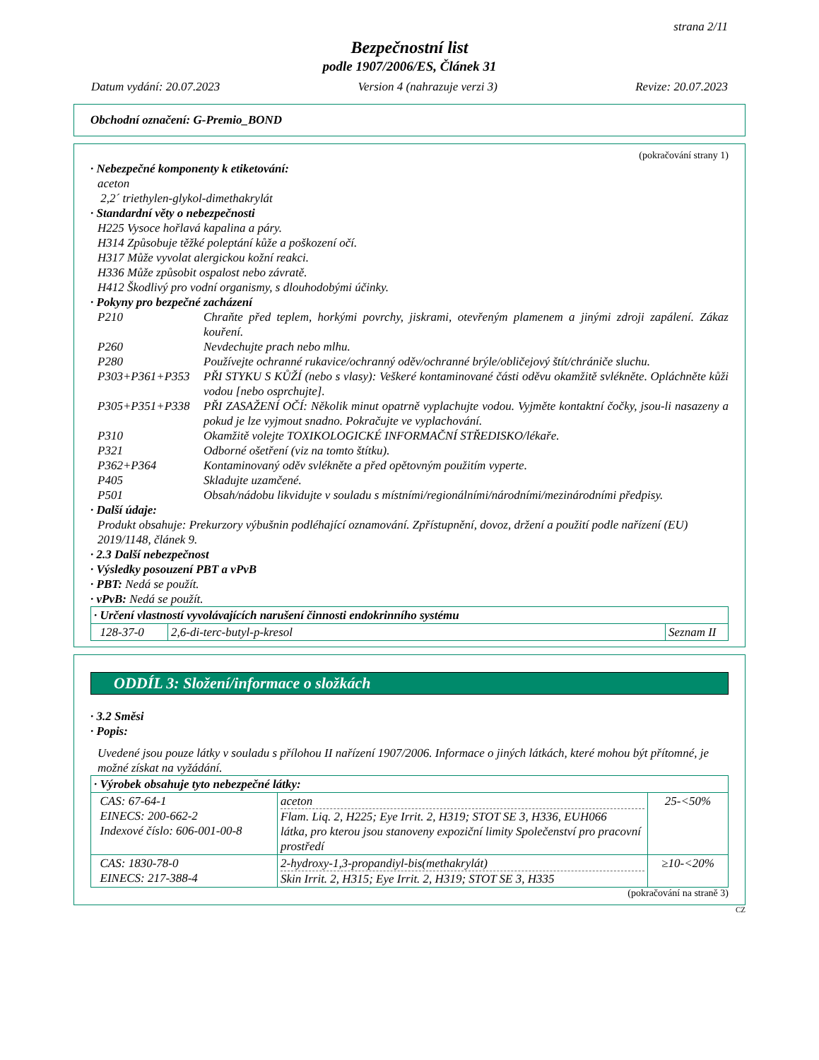strana 2/11
Bezpečnostní list
podle 1907/2006/ES, Článek 31
Datum vydání: 20.07.2023 Version 4 (nahrazuje verzi 3) Revize: 20.07.2023
Obchodní označení: G-Premio_BOND
(pokračování strany 1)
· Nebezpečné komponenty k etiketování:
aceton
2,2´ triethylen-glykol-dimethakrylát
· Standardní věty o nebezpečnosti
H225 Vysoce hořlavá kapalina a páry.
H314 Způsobuje těžké poleptání kůže a poškození očí.
H317 Může vyvolat alergickou kožní reakci.
H336 Může způsobit ospalost nebo závratě.
H412 Škodlivý pro vodní organismy, s dlouhodobými účinky.
· Pokyny pro bezpečné zacházení
P210 Chraňte před teplem, horkými povrchy, jiskrami, otevřeným plamenem a jinými zdroji zapálení. Zákaz kouření.
P260 Nevdechujte prach nebo mlhu.
P280 Používejte ochranné rukavice/ochranný oděv/ochranné brýle/obličejový štít/chrániče sluchu.
P303+P361+P353 PŘI STYKU S KŮŽÍ (nebo s vlasy): Veškeré kontaminované části oděvu okamžitě svlékněte. Opláchněte kůži vodou [nebo osprchujte].
P305+P351+P338 PŘI ZASAŽENÍ OČÍ: Několik minut opatrně vyplachujte vodou. Vyjměte kontaktní čočky, jsou-li nasazeny a pokud je lze vyjmout snadno. Pokračujte ve vyplachování.
P310 Okamžitě volejte TOXIKOLOGICKÉ INFORMAČNÍ STŘEDISKO/lékaře.
P321 Odborné ošetření (viz na tomto štítku).
P362+P364 Kontaminovaný oděv svlékněte a před opětovným použitím vyperte.
P405 Skladujte uzamčené.
P501 Obsah/nádobu likvidujte v souladu s místními/regionálními/národními/mezinárodními předpisy.
· Další údaje:
Produkt obsahuje: Prekurzory výbušnin podléhající oznamování. Zpřístupnění, dovoz, držení a použití podle nařízení (EU) 2019/1148, článek 9.
· 2.3 Další nebezpečnost
· Výsledky posouzení PBT a vPvB
· PBT: Nedá se použít.
· vPvB: Nedá se použít.
| · Určení vlastností vyvolávajících narušení činnosti endokrinního systému | | |
| 128-37-0 | 2,6-di-terc-butyl-p-kresol | Seznam II |
ODDÍL 3: Složení/informace o složkách
· 3.2 Směsi
· Popis:
Uvedené jsou pouze látky v souladu s přílohou II nařízení 1907/2006. Informace o jiných látkách, které mohou být přítomné, je možné získat na vyžádání.
| · Výrobek obsahuje tyto nebezpečné látky: | | |
| CAS: 67-64-1 EINECS: 200-662-2 Indexové číslo: 606-001-00-8 | aceton Flam. Liq. 2, H225; Eye Irrit. 2, H319; STOT SE 3, H336, EUH066 látka, pro kterou jsou stanoveny expoziční limity Společenství pro pracovní prostředí | 25-<50% |
| CAS: 1830-78-0 EINECS: 217-388-4 | 2-hydroxy-1,3-propandiyl-bis(methakrylát) Skin Irrit. 2, H315; Eye Irrit. 2, H319; STOT SE 3, H335 | ≥10-<20% |
(pokračování na straně 3)
CZ